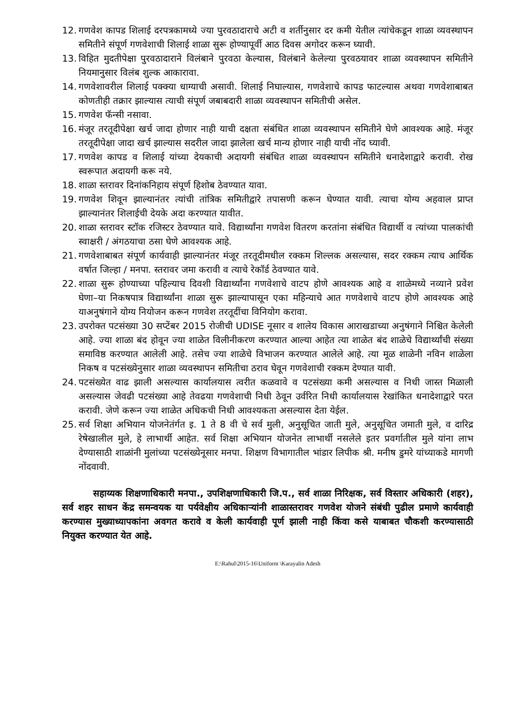12. गणवेश कापड शिलाई दरपत्रकामध्ये ज्या पुरवठादाराचे अटी व शर्तीनुसार दर कमी येतील त्यांचेकडून शाळा व्यवस्थापन समितीने संपूर्ण गणवेशाची शिलाई शाळा सुरू होण्यापूर्वी आठ दिवस अगोदर करून घ्यावी.
13. विहित मुदतीपेक्षा पुरवठादाराने विलंबाने पुरवठा केल्यास, विलंबाने केलेल्या पुरवठयावर शाळा व्यवस्थापन समितीने नियमानुसार विलंब शुल्क आकारावा.
14. गणवेशावरील शिलाई पक्क्या धाग्याची असावी. शिलाई निघाल्यास, गणवेशाचे कापड फाटल्यास अथवा गणवेशाबाबत कोणतीही तक्रार झाल्यास त्याची संपूर्ण जबाबदारी शाळा व्यवस्थापन समितीची असेल.
15. गणवेश फॅन्सी नसावा.
16. मंजूर तरतूदीपेक्षा खर्च जादा होणार नाही याची दक्षता संबंधित शाळा व्यवस्थापन समितीने घेणे आवश्यक आहे. मंजूर तरतूदीपेक्षा जादा खर्च झाल्यास सदरील जादा झालेला खर्च मान्य होणार नाही याची नोंद घ्यावी.
17. गणवेश कापड व शिलाई यांच्या देयकाची अदायगी संबंधित शाळा व्यवस्थापन समितीने धनादेशाद्वारे करावी. रोख स्वरूपात अदायगी करू नये.
18. शाळा स्तरावर दिनांकनिहाय संपूर्ण हिशोब ठेवण्यात यावा.
19. गणवेश शिवून झाल्यानंतर त्यांची तांत्रिक समितीद्वारे तपासणी करून घेण्यात यावी. त्याचा योग्य अहवाल प्राप्त झाल्यानंतर शिलाईची देयके अदा करण्यात यावीत.
20. शाळा स्तरावर स्टॉक रजिस्टर ठेवण्यात यावे. विद्यार्थ्यांना गणवेश वितरण करतांना संबंधित विद्यार्थी व त्यांच्या पालकांची स्वाक्षरी / अंगठयाचा ठसा घेणे आवश्यक आहे.
21. गणवेशाबाबत संपूर्ण कार्यवाही झाल्यानंतर मंजूर तरतूदीमधील रक्कम शिल्लक असल्यास, सदर रक्कम त्याच आर्थिक वर्षात जिल्हा / मनपा. स्तरावर जमा करावी व त्याचे रेकॉर्ड ठेवण्यात यावे.
22. शाळा सुरू होण्याच्या पहिल्याच दिवशी विद्यार्थ्यांना गणवेशाचे वाटप होणे आवश्यक आहे व शाळेमध्ये नव्याने प्रवेश घेणा–या निकषपात्र विद्यार्थ्यांना शाळा सुरू झाल्यापासून एका महिन्याचे आत गणवेशाचे वाटप होणे आवश्यक आहे याअनुषंगाने योग्य नियोजन करून गणवेश तरतूदींचा विनियोग करावा.
23. उपरोक्त पटसंख्या 30 सप्टेंबर 2015 रोजीची UDISE नूसार व शालेय विकास आराखडाच्या अनुषंगाने निश्चित केलेली आहे. ज्या शाळा बंद होवून ज्या शाळेत विलीनीकरण करण्यात आल्या आहेत त्या शाळेत बंद शाळेचे विद्यार्थ्यांची संख्या समाविष्ठ करण्यात आलेली आहे. तसेच ज्या शाळेचे विभाजन करण्यात आलेले आहे. त्या मूळ शाळेनी नविन शाळेला निकष व पटसंख्येनुसार शाळा व्यवस्थापन समितीचा ठराव घेवून गणवेशाची रक्कम देण्यात यावी.
24. पटसंख्येत वाढ झाली असल्यास कार्यालयास त्वरीत कळवावे व पटसंख्या कमी असल्यास व निधी जास्त मिळाली असल्यास जेवढी पटसंख्या आहे तेवढया गणवेशाची निधी ठेवून उर्वरित निधी कार्यालयास रेखांकित धनादेशाद्वारे परत करावी. जेणे करून ज्या शाळेत अधिकची निधी आवश्यकता असल्यास देता येईल.
25. सर्व शिक्षा अभियान योजनेतंर्गत इ. 1 ते 8 वी चे सर्व मुली, अनुसूचित जाती मुले, अनुसूचित जमाती मुले, व दारिद्र रेषेखालील मुले, हे लाभार्थी आहेत. सर्व शिक्षा अभियान योजनेत लाभार्थी नसलेले इतर प्रवर्गातील मुले यांना लाभ देण्यासाठी शाळांनी मुलांच्या पटसंख्येनूसार मनपा. शिक्षण विभागातील भांडार लिपीक श्री. मनीष डुमरे यांच्याकडे मागणी नोंदवावी.
सहाय्यक शिक्षणाधिकारी मनपा., उपशिक्षणाधिकारी जि.प., सर्व शाळा निरिक्षक, सर्व विस्तार अधिकारी (शहर), सर्व शहर साधन केंद्र समन्वयक या पर्यवेक्षीय अधिकाऱ्यांनी शाळास्तरावर गणवेश योजने संबंधी पुढील प्रमाणे कार्यवाही करण्यास मुख्याध्यापकांना अवगत करावे व केली कार्यवाही पूर्ण झाली नाही किंवा कसे याबाबत चौकशी करण्यासाठी नियुक्त करण्यात येत आहे.
E:\Rahul\2015-16\Uniform \Karayalin Adesh